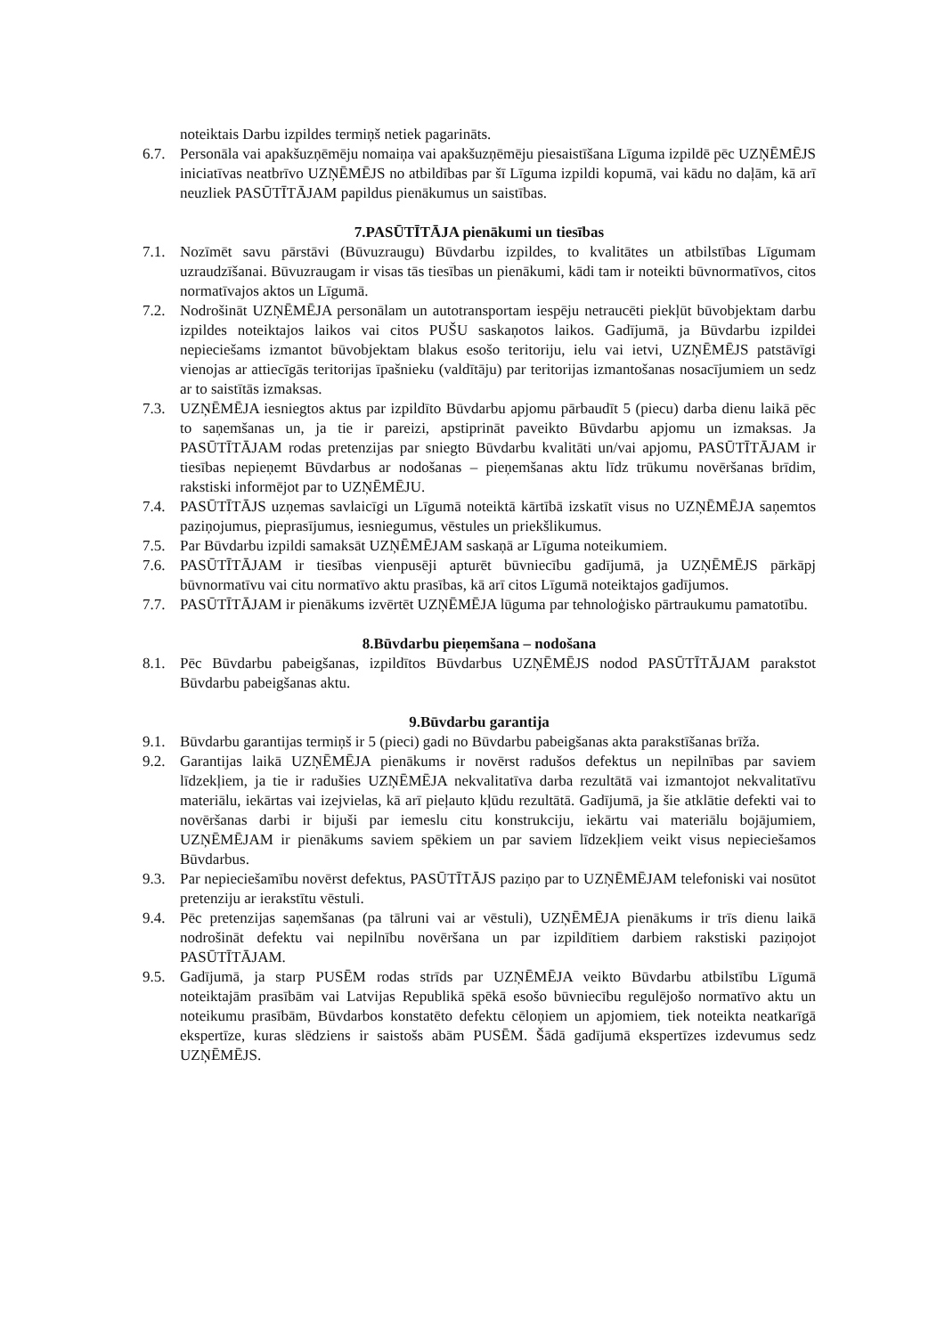noteiktais Darbu izpildes termiņš netiek pagarināts.
6.7. Personāla vai apakšuzņēmēju nomaiņa vai apakšuzņēmēju piesaistīšana Līguma izpildē pēc UZŅĒMĒJS iniciatīvas neatbrīvo UZŅĒMĒJS no atbildības par šī Līguma izpildi kopumā, vai kādu no daļām, kā arī neuzliek PASŪTĪTĀJAM papildus pienākumus un saistības.
7.PASŪTĪTĀJA pienākumi un tiesības
7.1. Nozīmēt savu pārstāvi (Būvuzraugu) Būvdarbu izpildes, to kvalitātes un atbilstības Līgumam uzraudzīšanai. Būvuzraugam ir visas tās tiesības un pienākumi, kādi tam ir noteikti būvnormatīvos, citos normatīvajos aktos un Līgumā.
7.2. Nodrošināt UZŅĒMĒJA personālam un autotransportam iespēju netraucēti piekļūt būvobjektam darbu izpildes noteiktajos laikos vai citos PUŠU saskaņotos laikos. Gadījumā, ja Būvdarbu izpildei nepieciešams izmantot būvobjektam blakus esošo teritoriju, ielu vai ietvi, UZŅĒMĒJS patstāvīgi vienojas ar attiecīgās teritorijas īpašnieku (valdītāju) par teritorijas izmantošanas nosacījumiem un sedz ar to saistītās izmaksas.
7.3. UZŅĒMĒJA iesniegtos aktus par izpildīto Būvdarbu apjomu pārbaudīt 5 (piecu) darba dienu laikā pēc to saņemšanas un, ja tie ir pareizi, apstiprināt paveikto Būvdarbu apjomu un izmaksas. Ja PASŪTĪTĀJAM rodas pretenzijas par sniegto Būvdarbu kvalitāti un/vai apjomu, PASŪTĪTĀJAM ir tiesības nepieņemt Būvdarbus ar nodošanas – pieņemšanas aktu līdz trūkumu novēršanas brīdim, rakstiski informējot par to UZŅĒMĒJU.
7.4. PASŪTĪTĀJS uzņemas savlaicīgi un Līgumā noteiktā kārtībā izskatīt visus no UZŅĒMĒJA saņemtos paziņojumus, pieprasījumus, iesniegumus, vēstules un priekšlikumus.
7.5. Par Būvdarbu izpildi samaksāt UZŅĒMĒJAM saskaņā ar Līguma noteikumiem.
7.6. PASŪTĪTĀJAM ir tiesības vienpusēji apturēt būvniecību gadījumā, ja UZŅĒMĒJS pārkāpj būvnormatīvu vai citu normatīvo aktu prasības, kā arī citos Līgumā noteiktajos gadījumos.
7.7. PASŪTĪTĀJAM ir pienākums izvērtēt UZŅĒMĒJA lūguma par tehnoloģisko pārtraukumu pamatotību.
8.Būvdarbu pieņemšana – nodošana
8.1. Pēc Būvdarbu pabeigšanas, izpildītos Būvdarbus UZŅĒMĒJS nodod PASŪTĪTĀJAM parakstot Būvdarbu pabeigšanas aktu.
9.Būvdarbu garantija
9.1. Būvdarbu garantijas termiņš ir 5 (pieci) gadi no Būvdarbu pabeigšanas akta parakstīšanas brīža.
9.2. Garantijas laikā UZŅĒMĒJA pienākums ir novērst radušos defektus un nepilnības par saviem līdzekļiem, ja tie ir radušies UZŅĒMĒJA nekvalitatīva darba rezultātā vai izmantojot nekvalitatīvu materiālu, iekārtas vai izejvielas, kā arī pieļauto kļūdu rezultātā. Gadījumā, ja šie atklātie defekti vai to novēršanas darbi ir bijuši par iemeslu citu konstrukciju, iekārtu vai materiālu bojājumiem, UZŅĒMĒJAM ir pienākums saviem spēkiem un par saviem līdzekļiem veikt visus nepieciešamos Būvdarbus.
9.3. Par nepieciešamību novērst defektus, PASŪTĪTĀJS paziņo par to UZŅĒMĒJAM telefoniski vai nosūtot pretenziju ar ierakstītu vēstuli.
9.4. Pēc pretenzijas saņemšanas (pa tālruni vai ar vēstuli), UZŅĒMĒJA pienākums ir trīs dienu laikā nodrošināt defektu vai nepilnību novēršana un par izpildītiem darbiem rakstiski paziņojot PASŪTĪTĀJAM.
9.5. Gadījumā, ja starp PUSĒM rodas strīds par UZŅĒMĒJA veikto Būvdarbu atbilstību Līgumā noteiktajām prasībām vai Latvijas Republikā spēkā esošo būvniecību regulējošo normatīvo aktu un noteikumu prasībām, Būvdarbos konstatēto defektu cēloņiem un apjomiem, tiek noteikta neatkarīgā ekspertīze, kuras slēdziens ir saistošs abām PUSĒM. Šādā gadījumā ekspertīzes izdevumus sedz UZŅĒMĒJS.